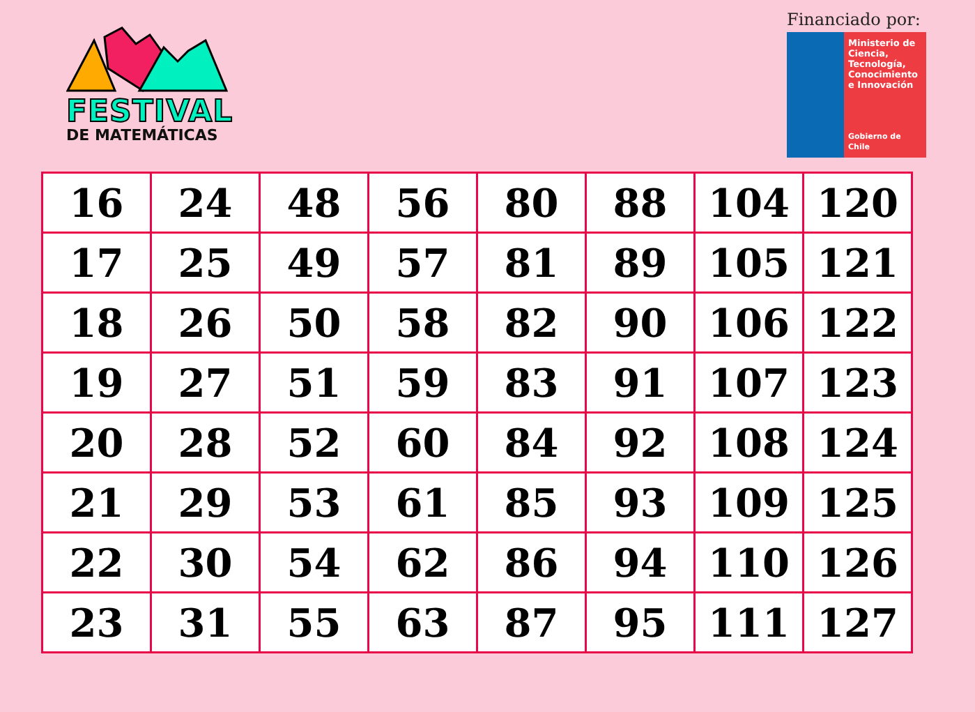FESTIVAL
DE MATEMÁTICAS
Financiado por:
Ministerio de Ciencia, Tecnología, Conocimiento e Innovación
Gobierno de Chile
| 16 | 24 | 48 | 56 | 80 | 88 | 104 | 120 |
| 17 | 25 | 49 | 57 | 81 | 89 | 105 | 121 |
| 18 | 26 | 50 | 58 | 82 | 90 | 106 | 122 |
| 19 | 27 | 51 | 59 | 83 | 91 | 107 | 123 |
| 20 | 28 | 52 | 60 | 84 | 92 | 108 | 124 |
| 21 | 29 | 53 | 61 | 85 | 93 | 109 | 125 |
| 22 | 30 | 54 | 62 | 86 | 94 | 110 | 126 |
| 23 | 31 | 55 | 63 | 87 | 95 | 111 | 127 |